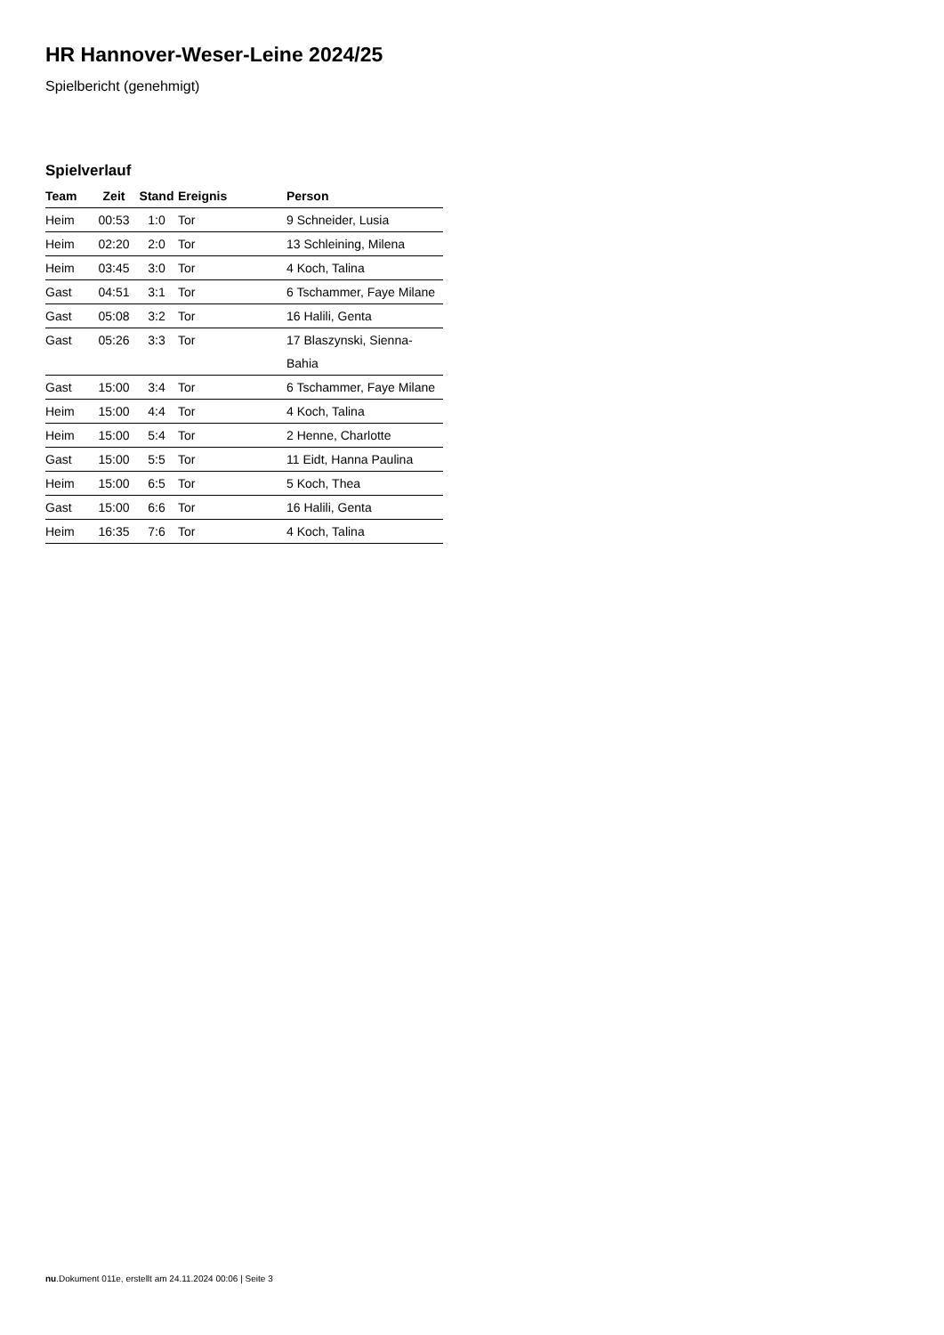HR Hannover-Weser-Leine 2024/25
Spielbericht (genehmigt)
Spielverlauf
| Team | Zeit | Stand | Ereignis | Person |
| --- | --- | --- | --- | --- |
| Heim | 00:53 | 1:0 | Tor | 9 Schneider, Lusia |
| Heim | 02:20 | 2:0 | Tor | 13 Schleining, Milena |
| Heim | 03:45 | 3:0 | Tor | 4 Koch, Talina |
| Gast | 04:51 | 3:1 | Tor | 6 Tschammer, Faye Milane |
| Gast | 05:08 | 3:2 | Tor | 16 Halili, Genta |
| Gast | 05:26 | 3:3 | Tor | 17 Blaszynski, Sienna- Bahia |
| Gast | 15:00 | 3:4 | Tor | 6 Tschammer, Faye Milane |
| Heim | 15:00 | 4:4 | Tor | 4 Koch, Talina |
| Heim | 15:00 | 5:4 | Tor | 2 Henne, Charlotte |
| Gast | 15:00 | 5:5 | Tor | 11 Eidt, Hanna Paulina |
| Heim | 15:00 | 6:5 | Tor | 5 Koch, Thea |
| Gast | 15:00 | 6:6 | Tor | 16 Halili, Genta |
| Heim | 16:35 | 7:6 | Tor | 4 Koch, Talina |
nu.Dokument 011e, erstellt am 24.11.2024 00:06 | Seite 3